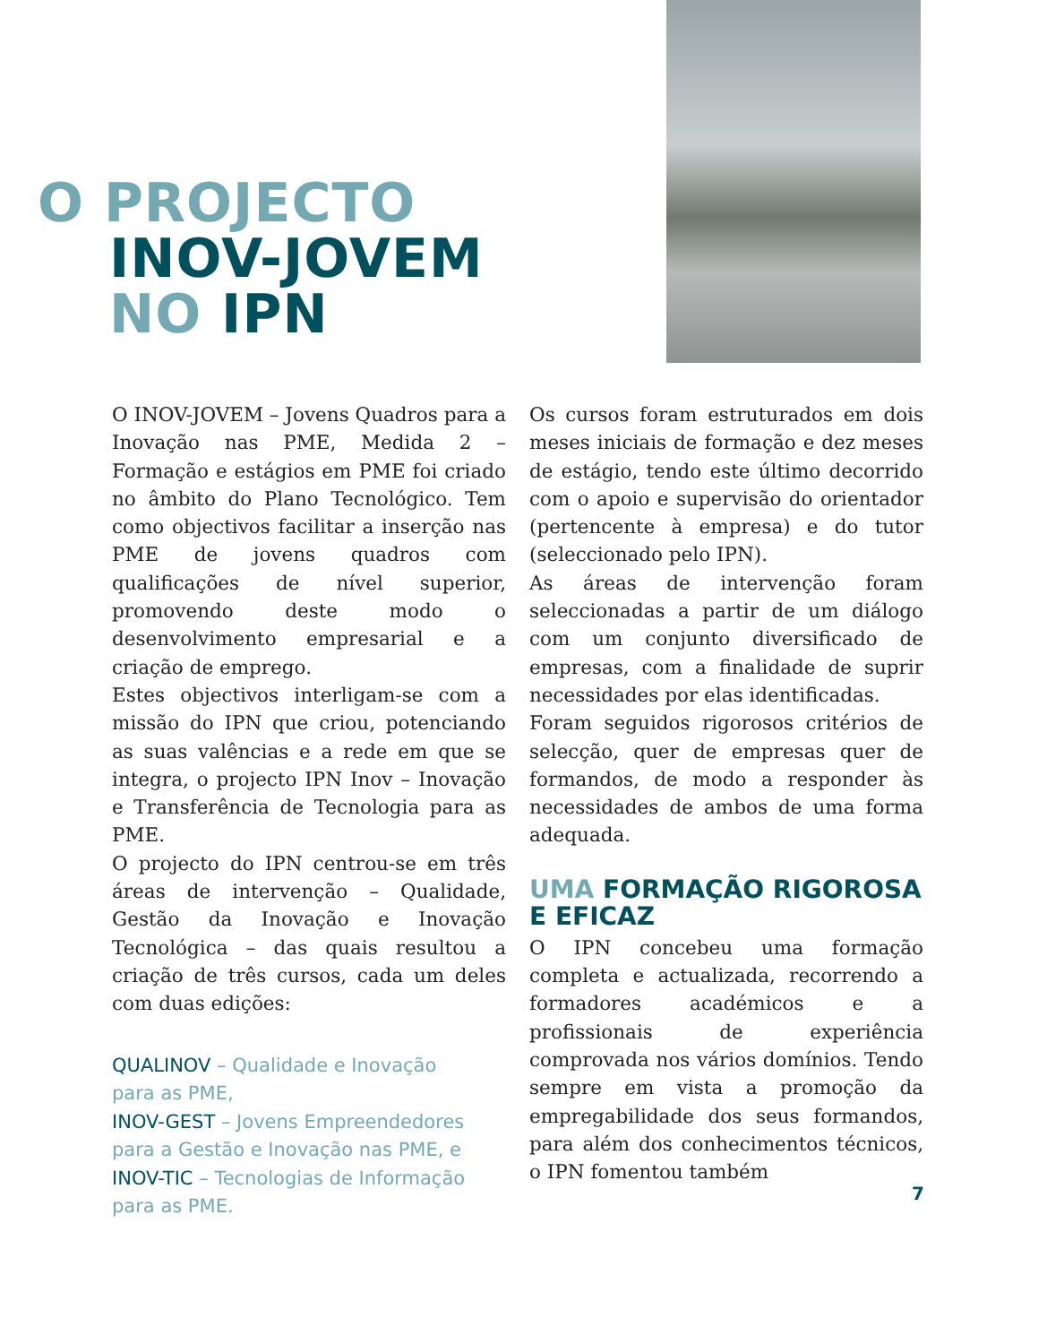O PROJECTO
INOV-JOVEM
NO IPN
O INOV-JOVEM – Jovens Quadros para a Inovação nas PME, Medida 2 – Formação e estágios em PME foi criado no âmbito do Plano Tecnológico. Tem como objectivos facilitar a inserção nas PME de jovens quadros com qualificações de nível superior, promovendo deste modo o desenvolvimento empresarial e a criação de emprego.
Estes objectivos interligam-se com a missão do IPN que criou, potenciando as suas valências e a rede em que se integra, o projecto IPN Inov – Inovação e Transferência de Tecnologia para as PME.
O projecto do IPN centrou-se em três áreas de intervenção – Qualidade, Gestão da Inovação e Inovação Tecnológica – das quais resultou a criação de três cursos, cada um deles com duas edições:
QUALINOV – Qualidade e Inovação
para as PME,
INOV-GEST – Jovens Empreendedores para a Gestão e Inovação nas PME, e
INOV-TIC – Tecnologias de Informação para as PME.
Os cursos foram estruturados em dois meses iniciais de formação e dez meses de estágio, tendo este último decorrido com o apoio e supervisão do orientador (pertencente à empresa) e do tutor (seleccionado pelo IPN).
As áreas de intervenção foram seleccionadas a partir de um diálogo com um conjunto diversificado de empresas, com a finalidade de suprir necessidades por elas identificadas.
Foram seguidos rigorosos critérios de selecção, quer de empresas quer de formandos, de modo a responder às necessidades de ambos de uma forma adequada.
UMA FORMAÇÃO RIGOROSA
E EFICAZ
O IPN concebeu uma formação completa e actualizada, recorrendo a formadores académicos e a profissionais de experiência comprovada nos vários domínios. Tendo sempre em vista a promoção da empregabilidade dos seus formandos, para além dos conhecimentos técnicos, o IPN fomentou também
7